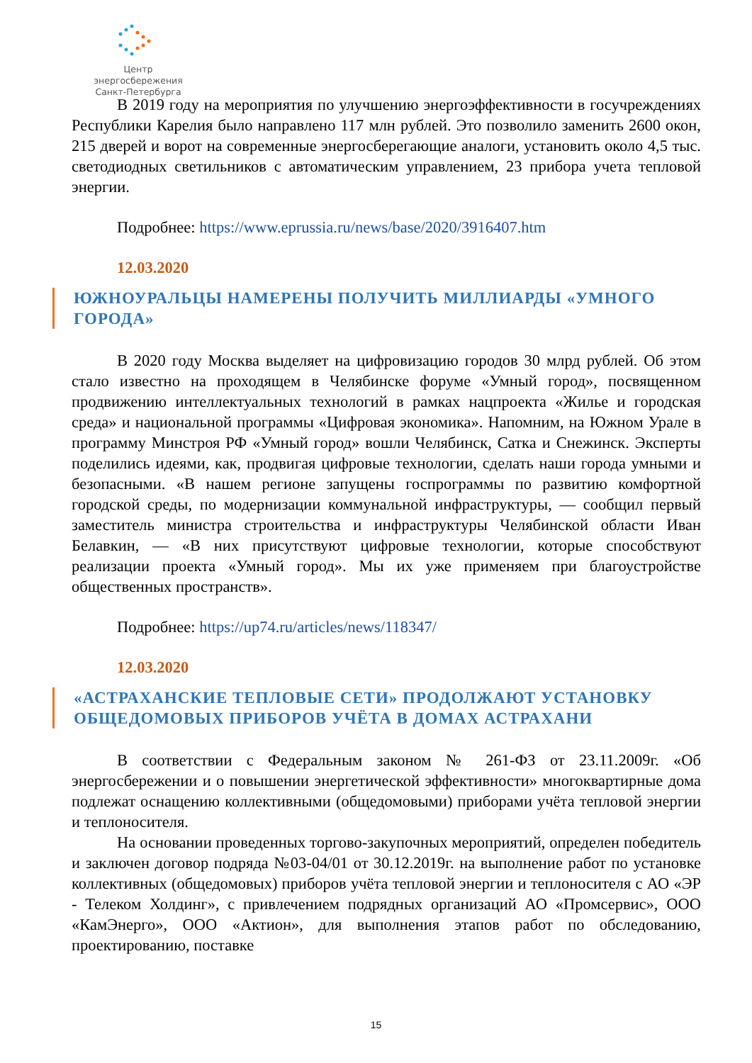Центр энергосбережения
Санкт-Петербурга
В 2019 году на мероприятия по улучшению энергоэффективности в госучреждениях Республики Карелия было направлено 117 млн рублей. Это позволило заменить 2600 окон, 215 дверей и ворот на современные энергосберегающие аналоги, установить около 4,5 тыс. светодиодных светильников с автоматическим управлением, 23 прибора учета тепловой энергии.
Подробнее: https://www.eprussia.ru/news/base/2020/3916407.htm
12.03.2020
ЮЖНОУРАЛЬЦЫ НАМЕРЕНЫ ПОЛУЧИТЬ МИЛЛИАРДЫ «УМНОГО ГОРОДА»
В 2020 году Москва выделяет на цифровизацию городов 30 млрд рублей. Об этом стало известно на проходящем в Челябинске форуме «Умный город», посвященном продвижению интеллектуальных технологий в рамках нацпроекта «Жилье и городская среда» и национальной программы «Цифровая экономика». Напомним, на Южном Урале в программу Минстроя РФ «Умный город» вошли Челябинск, Сатка и Снежинск. Эксперты поделились идеями, как, продвигая цифровые технологии, сделать наши города умными и безопасными. «В нашем регионе запущены госпрограммы по развитию комфортной городской среды, по модернизации коммунальной инфраструктуры, — сообщил первый заместитель министра строительства и инфраструктуры Челябинской области Иван Белавкин, — «В них присутствуют цифровые технологии, которые способствуют реализации проекта «Умный город». Мы их уже применяем при благоустройстве общественных пространств».
Подробнее: https://up74.ru/articles/news/118347/
12.03.2020
«АСТРАХАНСКИЕ ТЕПЛОВЫЕ СЕТИ» ПРОДОЛЖАЮТ УСТАНОВКУ ОБЩЕДОМОВЫХ ПРИБОРОВ УЧЁТА В ДОМАХ АСТРАХАНИ
В соответствии с Федеральным законом № 261-ФЗ от 23.11.2009г. «Об энергосбережении и о повышении энергетической эффективности» многоквартирные дома подлежат оснащению коллективными (общедомовыми) приборами учёта тепловой энергии и теплоносителя.
На основании проведенных торгово-закупочных мероприятий, определен победитель и заключен договор подряда №03-04/01 от 30.12.2019г. на выполнение работ по установке коллективных (общедомовых) приборов учёта тепловой энергии и теплоносителя с АО «ЭР - Телеком Холдинг», с привлечением подрядных организаций АО «Промсервис», ООО «КамЭнерго», ООО «Актион», для выполнения этапов работ по обследованию, проектированию, поставке
15